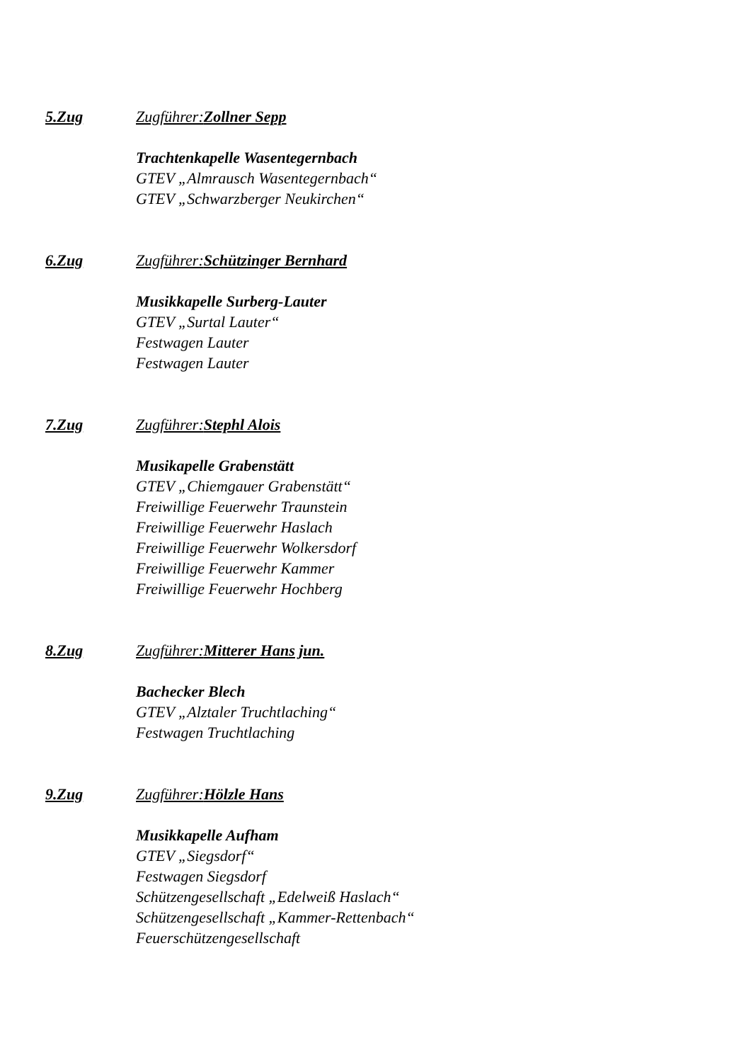5.Zug Zugführer:Zollner Sepp
Trachtenkapelle Wasentegernbach
GTEV „Almrausch Wasentegernbach“
GTEV „Schwarzberger Neukirchen“
6.Zug Zugführer:Schützinger Bernhard
Musikkapelle Surberg-Lauter
GTEV „Surtal Lauter“
Festwagen Lauter
Festwagen Lauter
7.Zug Zugführer:Stephl Alois
Musikapelle Grabenstätt
GTEV „Chiemgauer Grabenstätt“
Freiwillige Feuerwehr Traunstein
Freiwillige Feuerwehr Haslach
Freiwillige Feuerwehr Wolkersdorf
Freiwillige Feuerwehr Kammer
Freiwillige Feuerwehr Hochberg
8.Zug Zugführer:Mitterer Hans jun.
Bachecker Blech
GTEV „Alztaler Truchtlaching“
Festwagen Truchtlaching
9.Zug Zugführer:Hölzle Hans
Musikkapelle Aufham
GTEV „Siegsdorf“
Festwagen Siegsdorf
Schützengesellschaft „Edelweiß Haslach“
Schützengesellschaft „Kammer-Rettenbach“
Feuerschützengesellschaft